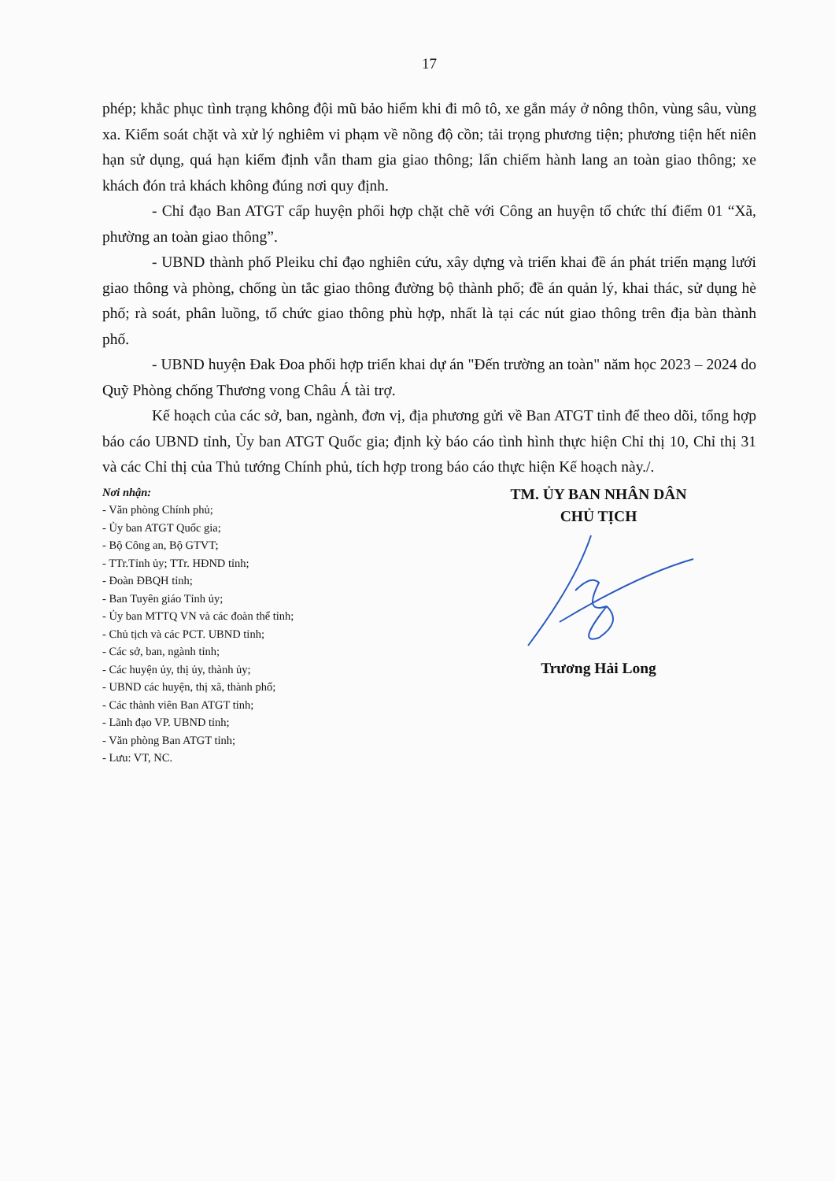17
phép; khắc phục tình trạng không đội mũ bảo hiểm khi đi mô tô, xe gắn máy ở nông thôn, vùng sâu, vùng xa. Kiểm soát chặt và xử lý nghiêm vi phạm về nồng độ cồn; tải trọng phương tiện; phương tiện hết niên hạn sử dụng, quá hạn kiểm định vẫn tham gia giao thông; lấn chiếm hành lang an toàn giao thông; xe khách đón trả khách không đúng nơi quy định.
- Chỉ đạo Ban ATGT cấp huyện phối hợp chặt chẽ với Công an huyện tổ chức thí điểm 01 “Xã, phường an toàn giao thông”.
- UBND thành phố Pleiku chỉ đạo nghiên cứu, xây dựng và triển khai đề án phát triển mạng lưới giao thông và phòng, chống ùn tắc giao thông đường bộ thành phố; đề án quản lý, khai thác, sử dụng hè phố; rà soát, phân luồng, tổ chức giao thông phù hợp, nhất là tại các nút giao thông trên địa bàn thành phố.
- UBND huyện Đak Đoa phối hợp triển khai dự án "Đến trường an toàn" năm học 2023 – 2024 do Quỹ Phòng chống Thương vong Châu Á tài trợ.
Kế hoạch của các sở, ban, ngành, đơn vị, địa phương gửi về Ban ATGT tỉnh để theo dõi, tổng hợp báo cáo UBND tỉnh, Ủy ban ATGT Quốc gia; định kỳ báo cáo tình hình thực hiện Chỉ thị 10, Chỉ thị 31 và các Chỉ thị của Thủ tướng Chính phủ, tích hợp trong báo cáo thực hiện Kế hoạch này./.
Nơi nhận:
- Văn phòng Chính phủ;
- Ủy ban ATGT Quốc gia;
- Bộ Công an, Bộ GTVT;
- TTr.Tỉnh ủy; TTr. HĐND tỉnh;
- Đoàn ĐBQH tỉnh;
- Ban Tuyên giáo Tỉnh ủy;
- Ủy ban MTTQ VN và các đoàn thể tỉnh;
- Chủ tịch và các PCT. UBND tỉnh;
- Các sở, ban, ngành tỉnh;
- Các huyện ủy, thị ủy, thành ủy;
- UBND các huyện, thị xã, thành phố;
- Các thành viên Ban ATGT tỉnh;
- Lãnh đạo VP. UBND tỉnh;
- Văn phòng Ban ATGT tỉnh;
- Lưu: VT, NC.
TM. ỦY BAN NHÂN DÂN
CHỦ TỊCH
Trương Hải Long